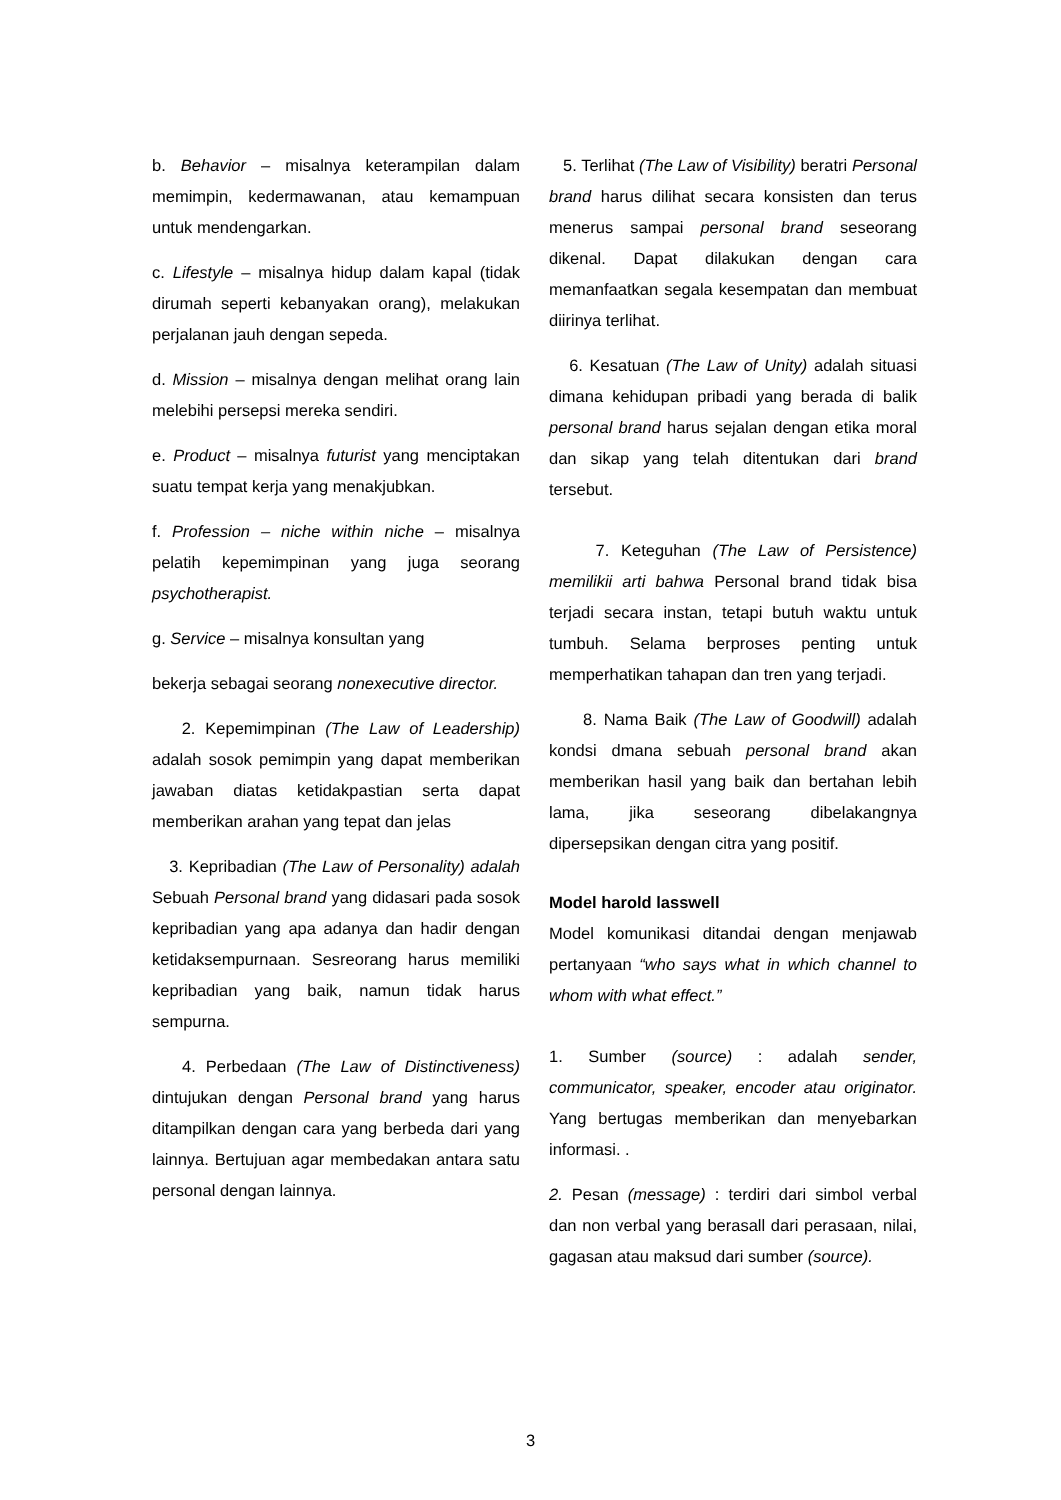b. Behavior – misalnya keterampilan dalam memimpin, kedermawanan, atau kemampuan untuk mendengarkan.
c. Lifestyle – misalnya hidup dalam kapal (tidak dirumah seperti kebanyakan orang), melakukan perjalanan jauh dengan sepeda.
d. Mission – misalnya dengan melihat orang lain melebihi persepsi mereka sendiri.
e. Product – misalnya futurist yang menciptakan suatu tempat kerja yang menakjubkan.
f. Profession – niche within niche – misalnya pelatih kepemimpinan yang juga seorang psychotherapist.
g. Service – misalnya konsultan yang
bekerja sebagai seorang nonexecutive director.
2. Kepemimpinan (The Law of Leadership) adalah sosok pemimpin yang dapat memberikan jawaban diatas ketidakpastian serta dapat memberikan arahan yang tepat dan jelas
3. Kepribadian (The Law of Personality) adalah Sebuah Personal brand yang didasari pada sosok kepribadian yang apa adanya dan hadir dengan ketidaksempurnaan. Sesreorang harus memiliki kepribadian yang baik, namun tidak harus sempurna.
4. Perbedaan (The Law of Distinctiveness) dintujukan dengan Personal brand yang harus ditampilkan dengan cara yang berbeda dari yang lainnya. Bertujuan agar membedakan antara satu personal dengan lainnya.
5. Terlihat (The Law of Visibility) beratri Personal brand harus dilihat secara konsisten dan terus menerus sampai personal brand seseorang dikenal. Dapat dilakukan dengan cara memanfaatkan segala kesempatan dan membuat diirinya terlihat.
6. Kesatuan (The Law of Unity) adalah situasi dimana kehidupan pribadi yang berada di balik personal brand harus sejalan dengan etika moral dan sikap yang telah ditentukan dari brand tersebut.
7. Keteguhan (The Law of Persistence) memilikii arti bahwa Personal brand tidak bisa terjadi secara instan, tetapi butuh waktu untuk tumbuh. Selama berproses penting untuk memperhatikan tahapan dan tren yang terjadi.
8. Nama Baik (The Law of Goodwill) adalah kondsi dmana sebuah personal brand akan memberikan hasil yang baik dan bertahan lebih lama, jika seseorang dibelakangnya dipersepsikan dengan citra yang positif.
Model harold lasswell
Model komunikasi ditandai dengan menjawab pertanyaan “who says what in which channel to whom with what effect.”
1. Sumber (source) : adalah sender, communicator, speaker, encoder atau originator. Yang bertugas memberikan dan menyebarkan informasi. .
2. Pesan (message) : terdiri dari simbol verbal dan non verbal yang berasall dari perasaan, nilai, gagasan atau maksud dari sumber (source).
3